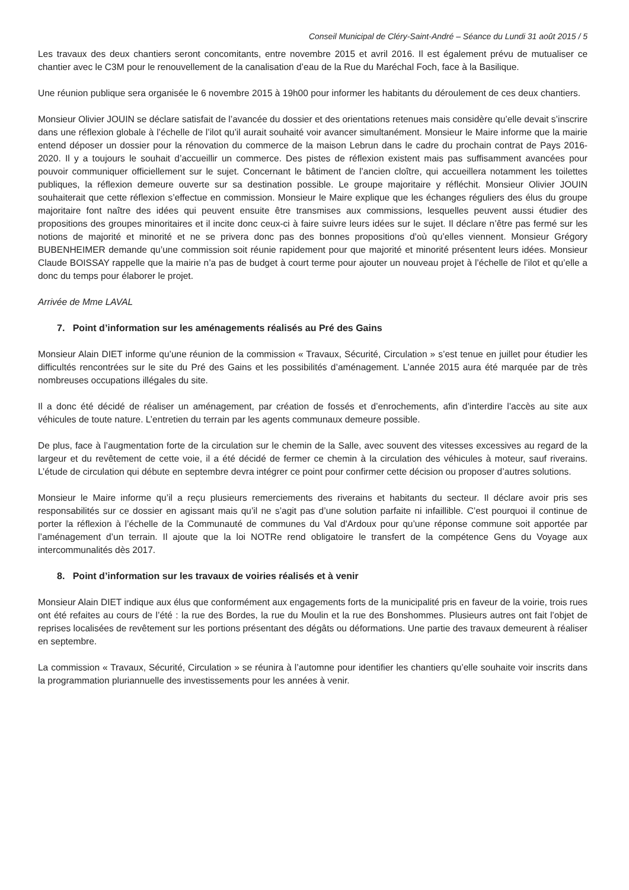Conseil Municipal de Cléry-Saint-André – Séance du Lundi 31 août 2015 / 5
Les travaux des deux chantiers seront concomitants, entre novembre 2015 et avril 2016. Il est également prévu de mutualiser ce chantier avec le C3M pour le renouvellement de la canalisation d’eau de la Rue du Maréchal Foch, face à la Basilique.
Une réunion publique sera organisée le 6 novembre 2015 à 19h00 pour informer les habitants du déroulement de ces deux chantiers.
Monsieur Olivier JOUIN se déclare satisfait de l’avancée du dossier et des orientations retenues mais considère qu’elle devait s’inscrire dans une réflexion globale à l’échelle de l’ilot qu’il aurait souhaité voir avancer simultanément. Monsieur le Maire informe que la mairie entend déposer un dossier pour la rénovation du commerce de la maison Lebrun dans le cadre du prochain contrat de Pays 2016-2020. Il y a toujours le souhait d’accueillir un commerce. Des pistes de réflexion existent mais pas suffisamment avancées pour pouvoir communiquer officiellement sur le sujet. Concernant le bâtiment de l’ancien cloître, qui accueillera notamment les toilettes publiques, la réflexion demeure ouverte sur sa destination possible. Le groupe majoritaire y réfléchit. Monsieur Olivier JOUIN souhaiterait que cette réflexion s’effectue en commission. Monsieur le Maire explique que les échanges réguliers des élus du groupe majoritaire font naître des idées qui peuvent ensuite être transmises aux commissions, lesquelles peuvent aussi étudier des propositions des groupes minoritaires et il incite donc ceux-ci à faire suivre leurs idées sur le sujet. Il déclare n’être pas fermé sur les notions de majorité et minorité et ne se privera donc pas des bonnes propositions d’où qu’elles viennent. Monsieur Grégory BUBENHEIMER demande qu’une commission soit réunie rapidement pour que majorité et minorité présentent leurs idées. Monsieur Claude BOISSAY rappelle que la mairie n’a pas de budget à court terme pour ajouter un nouveau projet à l’échelle de l’ilot et qu’elle a donc du temps pour élaborer le projet.
Arrivée de Mme LAVAL
7. Point d’information sur les aménagements réalisés au Pré des Gains
Monsieur Alain DIET informe qu’une réunion de la commission « Travaux, Sécurité, Circulation » s’est tenue en juillet pour étudier les difficultés rencontrées sur le site du Pré des Gains et les possibilités d’aménagement. L’année 2015 aura été marquée par de très nombreuses occupations illégales du site.
Il a donc été décidé de réaliser un aménagement, par création de fossés et d’enrochements, afin d’interdire l’accès au site aux véhicules de toute nature. L’entretien du terrain par les agents communaux demeure possible.
De plus, face à l’augmentation forte de la circulation sur le chemin de la Salle, avec souvent des vitesses excessives au regard de la largeur et du revêtement de cette voie, il a été décidé de fermer ce chemin à la circulation des véhicules à moteur, sauf riverains. L’étude de circulation qui débute en septembre devra intégrer ce point pour confirmer cette décision ou proposer d’autres solutions.
Monsieur le Maire informe qu’il a reçu plusieurs remerciements des riverains et habitants du secteur. Il déclare avoir pris ses responsabilités sur ce dossier en agissant mais qu’il ne s’agit pas d’une solution parfaite ni infaillible. C’est pourquoi il continue de porter la réflexion à l’échelle de la Communauté de communes du Val d'Ardoux pour qu’une réponse commune soit apportée par l’aménagement d’un terrain. Il ajoute que la loi NOTRe rend obligatoire le transfert de la compétence Gens du Voyage aux intercommunalités dès 2017.
8. Point d’information sur les travaux de voiries réalisés et à venir
Monsieur Alain DIET indique aux élus que conformément aux engagements forts de la municipalité pris en faveur de la voirie, trois rues ont été refaites au cours de l’été : la rue des Bordes, la rue du Moulin et la rue des Bonshommes. Plusieurs autres ont fait l’objet de reprises localisées de revêtement sur les portions présentant des dégâts ou déformations. Une partie des travaux demeurent à réaliser en septembre.
La commission « Travaux, Sécurité, Circulation » se réunira à l’automne pour identifier les chantiers qu’elle souhaite voir inscrits dans la programmation pluriannuelle des investissements pour les années à venir.